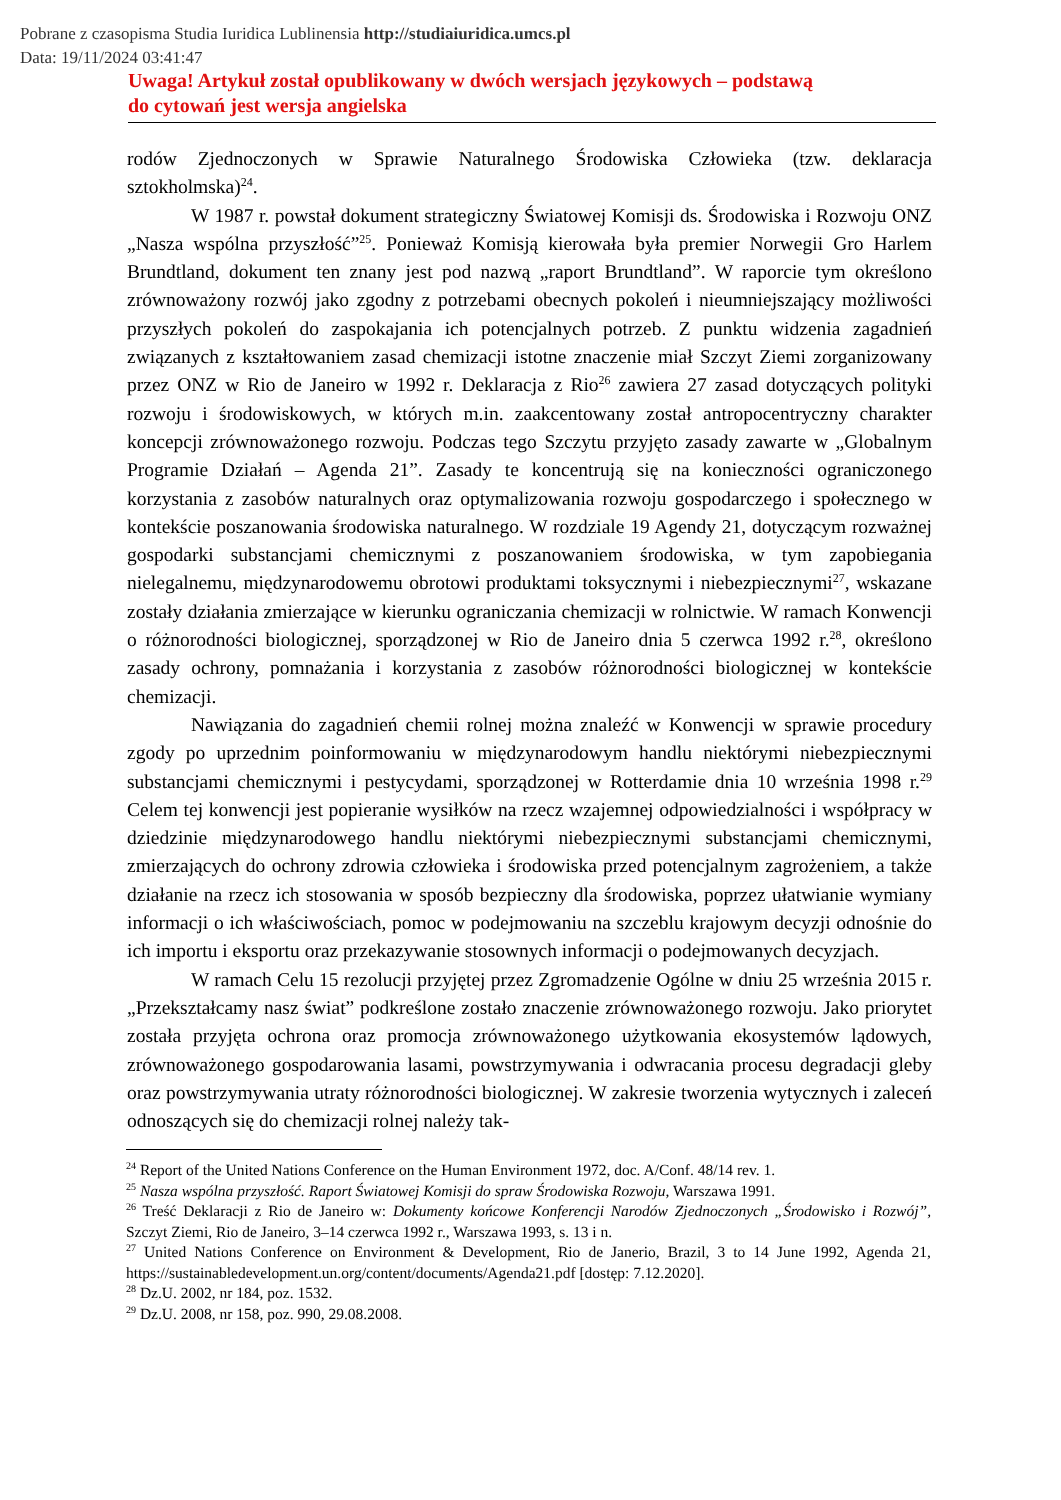Pobrane z czasopisma Studia Iuridica Lublinensia http://studiaiuridica.umcs.pl
Data: 19/11/2024 03:41:47
Uwaga! Artykuł został opublikowany w dwóch wersjach językowych – podstawą
do cytowań jest wersja angielska
rodów Zjednoczonych w Sprawie Naturalnego Środowiska Człowieka (tzw. deklaracja sztokholmska)<sup>24</sup>.
W 1987 r. powstał dokument strategiczny Światowej Komisji ds. Środowiska i Rozwoju ONZ „Nasza wspólna przyszłość”<sup>25</sup>. Ponieważ Komisją kierowała była premier Norwegii Gro Harlem Brundtland, dokument ten znany jest pod nazwą „raport Brundtland”. W raporcie tym określono zrównoważony rozwój jako zgodny z potrzebami obecnych pokoleń i nieumniejszający możliwości przyszłych pokoleń do zaspokajania ich potencjalnych potrzeb. Z punktu widzenia zagadnień związanych z kształtowaniem zasad chemizacji istotne znaczenie miał Szczyt Ziemi zorganizowany przez ONZ w Rio de Janeiro w 1992 r. Deklaracja z Rio<sup>26</sup> zawiera 27 zasad dotyczących polityki rozwoju i środowiskowych, w których m.in. zaakcentowany został antropocentryczny charakter koncepcji zrównoważonego rozwoju. Podczas tego Szczytu przyjęto zasady zawarte w „Globalnym Programie Działań – Agenda 21”. Zasady te koncentrują się na konieczności ograniczonego korzystania z zasobów naturalnych oraz optymalizowania rozwoju gospodarczego i społecznego w kontekście poszanowania środowiska naturalnego. W rozdziale 19 Agendy 21, dotyczącym rozważnej gospodarki substancjami chemicznymi z poszanowaniem środowiska, w tym zapobiegania nielegalnemu, międzynarodowemu obrotowi produktami toksycznymi i niebezpiecznymi<sup>27</sup>, wskazane zostały działania zmierzające w kierunku ograniczania chemizacji w rolnictwie. W ramach Konwencji o różnorodności biologicznej, sporządzonej w Rio de Janeiro dnia 5 czerwca 1992 r.<sup>28</sup>, określono zasady ochrony, pomnażania i korzystania z zasobów różnorodności biologicznej w kontekście chemizacji.
Nawiązania do zagadnień chemii rolnej można znaleźć w Konwencji w sprawie procedury zgody po uprzednim poinformowaniu w międzynarodowym handlu niektórymi niebezpiecznymi substancjami chemicznymi i pestycydami, sporządzonej w Rotterdamie dnia 10 września 1998 r.<sup>29</sup> Celem tej konwencji jest popieranie wysiłków na rzecz wzajemnej odpowiedzialności i współpracy w dziedzinie międzynarodowego handlu niektórymi niebezpiecznymi substancjami chemicznymi, zmierzających do ochrony zdrowia człowieka i środowiska przed potencjalnym zagrożeniem, a także działanie na rzecz ich stosowania w sposób bezpieczny dla środowiska, poprzez ułatwianie wymiany informacji o ich właściwościach, pomoc w podejmowaniu na szczeblu krajowym decyzji odnośnie do ich importu i eksportu oraz przekazywanie stosownych informacji o podejmowanych decyzjach.
W ramach Celu 15 rezolucji przyjętej przez Zgromadzenie Ogólne w dniu 25 września 2015 r. „Przekształcamy nasz świat” podkreślone zostało znaczenie zrównoważonego rozwoju. Jako priorytet została przyjęta ochrona oraz promocja zrównoważonego użytkowania ekosystemów lądowych, zrównoważonego gospodarowania lasami, powstrzymywania i odwracania procesu degradacji gleby oraz powstrzymywania utraty różnorodności biologicznej. W zakresie tworzenia wytycznych i zaleceń odnoszących się do chemizacji rolnej należy tak-
<sup>24</sup> Report of the United Nations Conference on the Human Environment 1972, doc. A/Conf. 48/14 rev. 1.
<sup>25</sup> Nasza wspólna przyszłość. Raport Światowej Komisji do spraw Środowiska Rozwoju, Warszawa 1991.
<sup>26</sup> Treść Deklaracji z Rio de Janeiro w: Dokumenty końcowe Konferencji Narodów Zjednoczonych „Środowisko i Rozwój”, Szczyt Ziemi, Rio de Janeiro, 3–14 czerwca 1992 r., Warszawa 1993, s. 13 i n.
<sup>27</sup> United Nations Conference on Environment & Development, Rio de Janerio, Brazil, 3 to 14 June 1992, Agenda 21, https://sustainabledevelopment.un.org/content/documents/Agenda21.pdf [dostęp: 7.12.2020].
<sup>28</sup> Dz.U. 2002, nr 184, poz. 1532.
<sup>29</sup> Dz.U. 2008, nr 158, poz. 990, 29.08.2008.